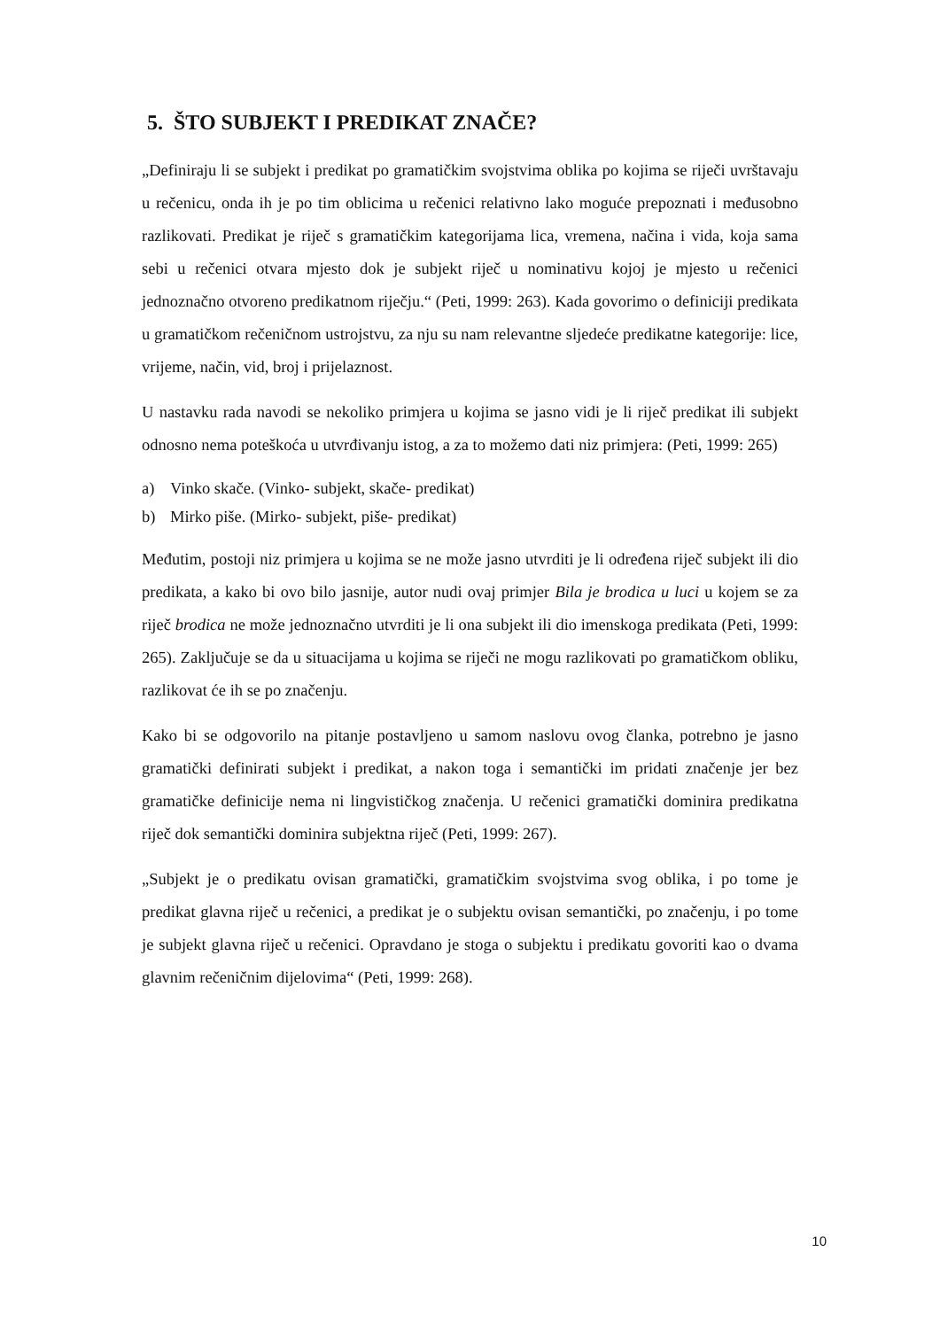5. ŠTO SUBJEKT I PREDIKAT ZNAČE?
„Definiraju li se subjekt i predikat po gramatičkim svojstvima oblika po kojima se riječi uvrštavaju u rečenicu, onda ih je po tim oblicima u rečenici relativno lako moguće prepoznati i međusobno razlikovati. Predikat je riječ s gramatičkim kategorijama lica, vremena, načina i vida, koja sama sebi u rečenici otvara mjesto dok je subjekt riječ u nominativu kojoj je mjesto u rečenici jednoznačno otvoreno predikatnom riječju.“ (Peti, 1999: 263). Kada govorimo o definiciji predikata u gramatičkom rečeničnom ustrojstvu, za nju su nam relevantne sljedeće predikatne kategorije: lice, vrijeme, način, vid, broj i prijelaznost.
U nastavku rada navodi se nekoliko primjera u kojima se jasno vidi je li riječ predikat ili subjekt odnosno nema poteškoća u utvrđivanju istog, a za to možemo dati niz primjera: (Peti, 1999: 265)
a) Vinko skače. (Vinko- subjekt, skače- predikat)
b) Mirko piše. (Mirko- subjekt, piše- predikat)
Međutim, postoji niz primjera u kojima se ne može jasno utvrditi je li određena riječ subjekt ili dio predikata, a kako bi ovo bilo jasnije, autor nudi ovaj primjer Bila je brodica u luci u kojem se za riječ brodica ne može jednoznačno utvrditi je li ona subjekt ili dio imenskoga predikata (Peti, 1999: 265). Zaključuje se da u situacijama u kojima se riječi ne mogu razlikovati po gramatičkom obliku, razlikovat će ih se po značenju.
Kako bi se odgovorilo na pitanje postavljeno u samom naslovu ovog članka, potrebno je jasno gramatički definirati subjekt i predikat, a nakon toga i semantički im pridati značenje jer bez gramatičke definicije nema ni lingvističkog značenja. U rečenici gramatički dominira predikatna riječ dok semantički dominira subjektna riječ (Peti, 1999: 267).
„Subjekt je o predikatu ovisan gramatički, gramatičkim svojstvima svog oblika, i po tome je predikat glavna riječ u rečenici, a predikat je o subjektu ovisan semantički, po značenju, i po tome je subjekt glavna riječ u rečenici. Opravdano je stoga o subjektu i predikatu govoriti kao o dvama glavnim rečeničnim dijelovima“ (Peti, 1999: 268).
10